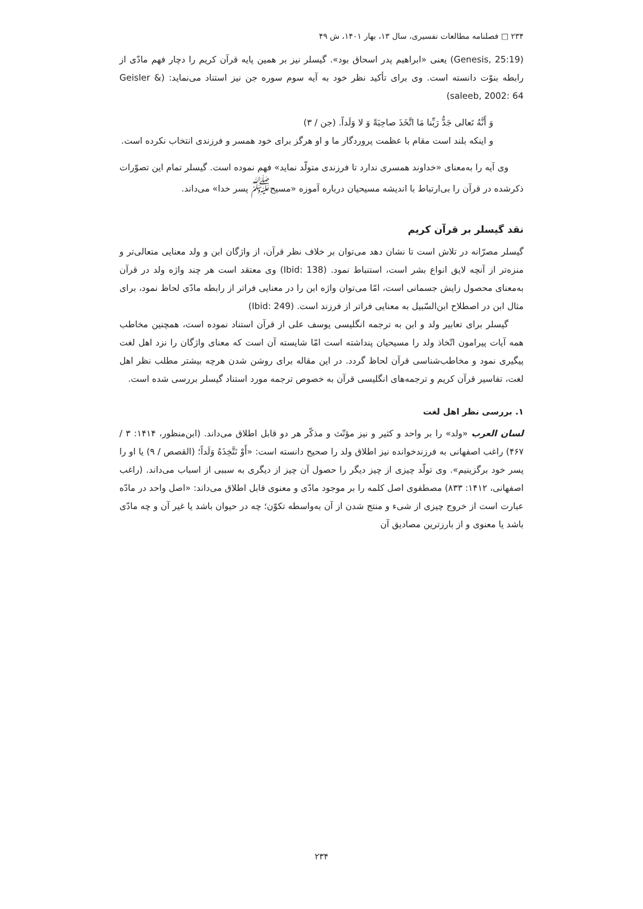۲۳۴ □ فصلنامه مطالعات تفسیری، سال ۱۳، بهار ۱۴۰۱، ش ۴۹
(Genesis, 25:19) یعنی «ابراهیم پدر اسحاق بود». گیسلر نیز بر همین پایه قرآن کریم را دچار فهم مادّی از رابطه بنوّت دانسته است. وی برای تأکید نظر خود به آیه سوم سوره جن نیز استناد می‌نماید: (Geisler & saleeb, 2002: 64)
وَ أَنَّهُ تَعالی جَدُّ رَبِّنا مَا اتَّخَذَ صاحِبَةً وَ لا وَلَداً. (جن / ۳)
و اینکه بلند است مقام با عظمت پروردگار ما و او هرگز برای خود همسر و فرزندی انتخاب نکرده است.
وی آیه را به‌معنای «خداوند همسری ندارد تا فرزندی متولّد نماید» فهم نموده است. گیسلر تمام این تصوّرات ذکرشده در قرآن را بی‌ارتباط با اندیشه مسیحیان درباره آموزه «مسیح<sup>ﷺ</sup> پسر خدا» می‌داند.
نقد گیسلر بر قرآن کریم
گیسلر مصرّانه در تلاش است تا نشان دهد می‌توان بر خلاف نظر قرآن، از واژگان ابن و ولد معنایی متعالی‌تر و منزه‌تر از آنچه لایق انواع بشر است، استنباط نمود. (Ibid: 138) وی معتقد است هر چند واژه ولد در قرآن به‌معنای محصول زایش جسمانی است، امّا می‌توان واژه ابن را در معنایی فراتر از رابطه مادّی لحاظ نمود، برای مثال ابن در اصطلاح ابن‌السّبیل به معنایی فراتر از فرزند است. (Ibid: 249)
گیسلر برای تعابیر ولد و ابن به ترجمه انگلیسی یوسف علی از قرآن استناد نموده است، همچنین مخاطب همه آیات پیرامون اتّخاذ ولد را مسیحیان پنداشته است امّا شایسته آن است که معنای واژگان را نزد اهل لغت پیگیری نمود و مخاطب‌شناسی قرآن لحاظ گردد. در این مقاله برای روشن شدن هرچه بیشتر مطلب نظر اهل لغت، تفاسیر قرآن کریم و ترجمه‌های انگلیسی قرآن به خصوص ترجمه مورد استناد گیسلر بررسی شده است.
۱. بررسی نظر اهل لغت
لسان العرب «ولد» را بر واحد و کثیر و نیز مؤنّث و مذکّر هر دو قابل اطلاق می‌داند. (ابن‌منظور، ۱۴۱۴: ۳ / ۴۶۷) راغب اصفهانی به فرزندخوانده نیز اطلاق ولد را صحیح دانسته است: «أَوْ نَتَّخِذَهُ وَلَداً؛ (القصص / ۹) یا او را پسر خود برگزینیم». وی تولّد چیزی از چیز دیگر را حصول آن چیز از دیگری به سببی از اسباب می‌داند. (راغب اصفهانی، ۱۴۱۲: ۸۳۳) مصطفوی اصل کلمه را بر موجود مادّی و معنوی قابل اطلاق می‌داند: «اصل واحد در مادّه عبارت است از خروج چیزی از شیء و منتج شدن از آن به‌واسطه تکوّن؛ چه در حیوان باشد یا غیر آن و چه مادّی باشد یا معنوی و از بارزترین مصادیق آن
۲۳۴